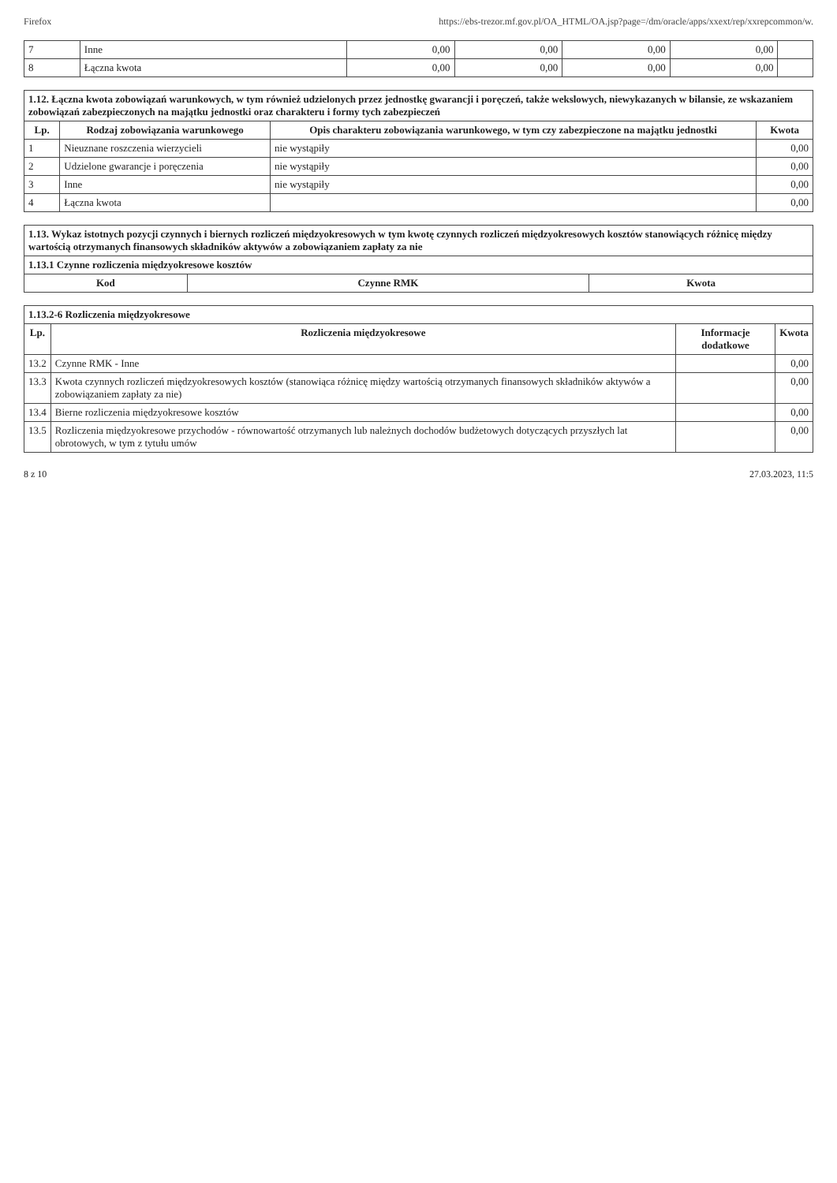Firefox https://ebs-trezor.mf.gov.pl/OA_HTML/OA.jsp?page=/dm/oracle/apps/xxext/rep/xxrepcommon/w.
| 7 | Inne | 0,00 | 0,00 | 0,00 | 0,00 | |
| 8 | Łączna kwota | 0,00 | 0,00 | 0,00 | 0,00 | |
| 1.12. Łączna kwota zobowiązań warunkowych, w tym również udzielonych przez jednostkę gwarancji i poręczeń, także wekslowych, niewykazanych w bilansie, ze wskazaniem zobowiązań zabezpieczonych na majątku jednostki oraz charakteru i formy tych zabezpieczeń | | | |
| Lp. | Rodzaj zobowiązania warunkowego | Opis charakteru zobowiązania warunkowego, w tym czy zabezpieczone na majątku jednostki | Kwota |
| 1 | Nieuznane roszczenia wierzycieli | nie wystąpiły | 0,00 |
| 2 | Udzielone gwarancje i poręczenia | nie wystąpiły | 0,00 |
| 3 | Inne | nie wystąpiły | 0,00 |
| 4 | Łączna kwota | | 0,00 |
| 1.13. Wykaz istotnych pozycji czynnych i biernych rozliczeń międzyokresowych w tym kwotę czynnych rozliczeń międzyokresowych kosztów stanowiących różnicę między wartością otrzymanych finansowych składników aktywów a zobowiązaniem zapłaty za nie | | |
| 1.13.1 Czynne rozliczenia międzyokresowe kosztów | | |
| Kod | Czynne RMK | Kwota |
| 1.13.2-6 Rozliczenia międzyokresowe | | | |
| Lp. | Rozliczenia międzyokresowe | Informacje dodatkowe | Kwota |
| 13.2 | Czynne RMK - Inne | | 0,00 |
| 13.3 | Kwota czynnych rozliczeń międzyokresowych kosztów (stanowiąca różnicę między wartością otrzymanych finansowych składników aktywów a zobowiązaniem zapłaty za nie) | | 0,00 |
| 13.4 | Bierne rozliczenia międzyokresowe kosztów | | 0,00 |
| 13.5 | Rozliczenia międzyokresowe przychodów - równowartość otrzymanych lub należnych dochodów budżetowych dotyczących przyszłych lat obrotowych, w tym z tytułu umów | | 0,00 |
8 z 10 27.03.2023, 11:5